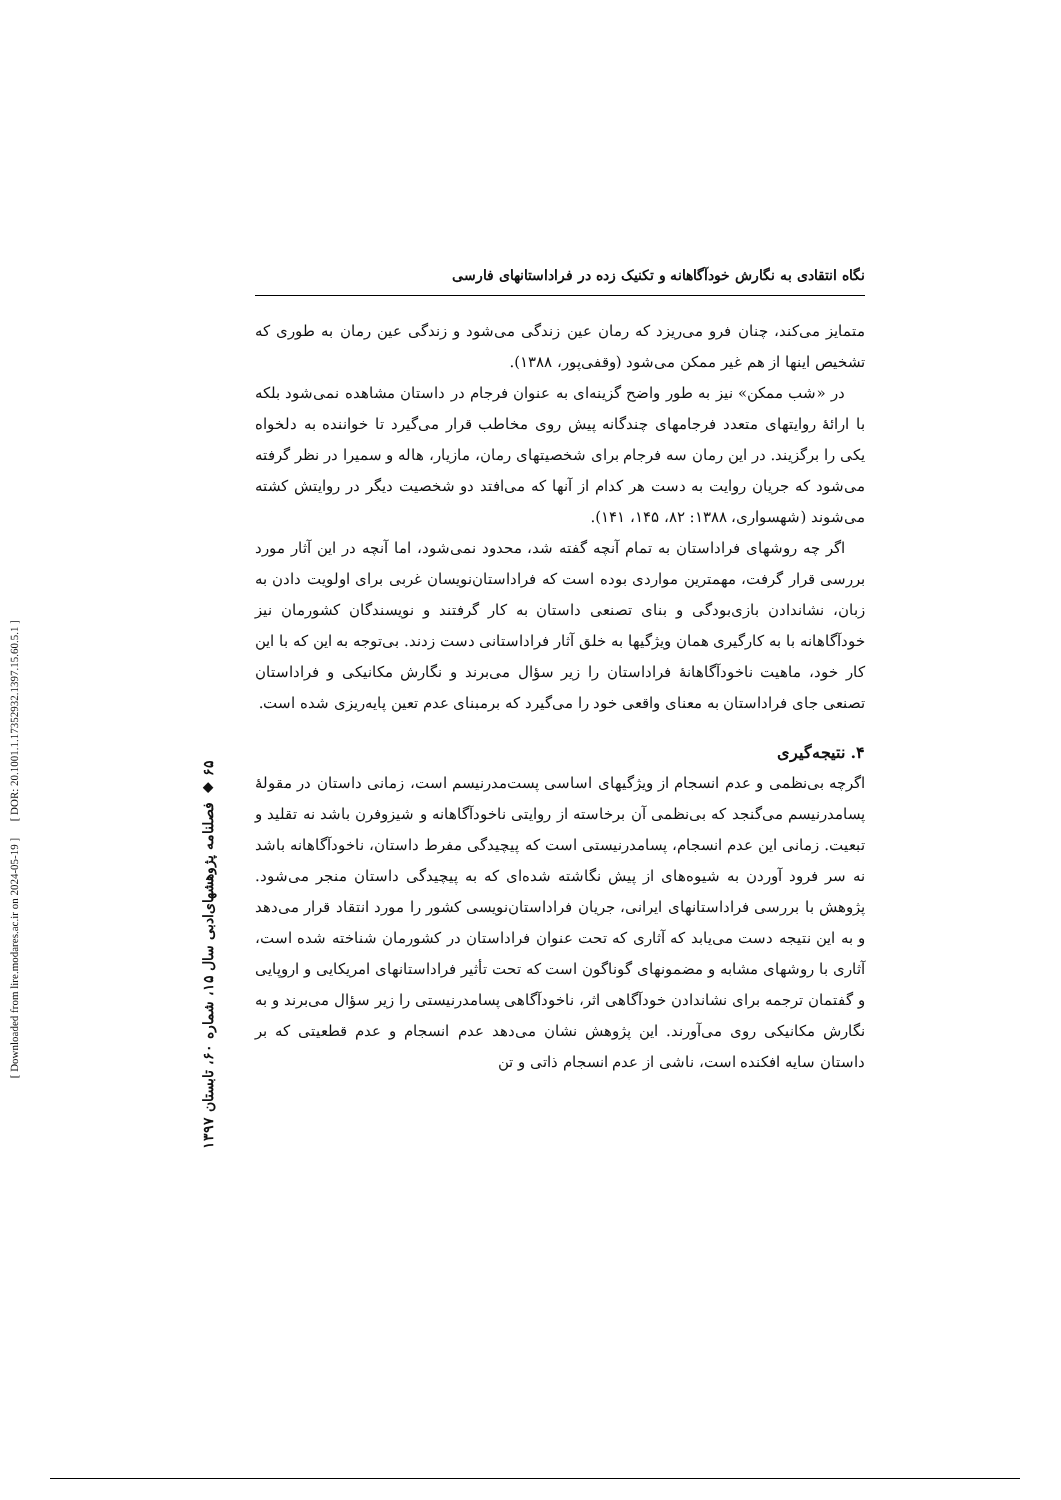[ Downloaded from lire.modares.ac.ir on 2024-05-19 ] [ DOR: 20.1001.1.17352932.1397.15.60.5.1 ]
۶۵ ◆ فصلنامه پژوهشهای‌ادبی سال ۱۵، شماره ۶۰، تابستان ۱۳۹۷
نگاه انتقادی به نگارش خودآگاهانه و تکنیک زده در فراداستانهای فارسی
متمایز می‌کند، چنان فرو می‌ریزد که رمان عین زندگی می‌شود و زندگی عین رمان به طوری که تشخیص اینها از هم غیر ممکن می‌شود (وقفی‌پور، ۱۳۸۸).
در «شب ممکن» نیز به طور واضح گزینه‌ای به عنوان فرجام در داستان مشاهده نمی‌شود بلکه با ارائهٔ روایتهای متعدد فرجامهای چندگانه پیش روی مخاطب قرار می‌گیرد تا خواننده به دلخواه یکی را برگزیند. در این رمان سه فرجام برای شخصیتهای رمان، مازیار، هاله و سمیرا در نظر گرفته می‌شود که جریان روایت به دست هر کدام از آنها که می‌افتد دو شخصیت دیگر در روایتش کشته می‌شوند (شهسواری، ۱۳۸۸: ۸۲، ۱۴۵، ۱۴۱).
اگر چه روشهای فراداستان به تمام آنچه گفته شد، محدود نمی‌شود، اما آنچه در این آثار مورد بررسی قرار گرفت، مهمترین مواردی بوده است که فراداستان‌نویسان غربی برای اولویت دادن به زبان، نشاندادن بازی‌بودگی و بنای تصنعی داستان به کار گرفتند و نویسندگان کشورمان نیز خودآگاهانه با به کارگیری همان ویژگیها به خلق آثار فراداستانی دست زدند. بی‌توجه به این که با این کار خود، ماهیت ناخودآگاهانهٔ فراداستان را زیر سؤال می‌برند و نگارش مکانیکی و فراداستان تصنعی جای فراداستان به معنای واقعی خود را می‌گیرد که برمبنای عدم تعین پایه‌ریزی شده است.
۴. نتیجه‌گیری
اگرچه بی‌نظمی و عدم انسجام از ویژگیهای اساسی پست‌مدرنیسم است، زمانی داستان در مقولهٔ پسامدرنیسم می‌گنجد که بی‌نظمی آن برخاسته از روایتی ناخودآگاهانه و شیزوفرن باشد نه تقلید و تبعیت. زمانی این عدم انسجام، پسامدرنیستی است که پیچیدگی مفرط داستان، ناخودآگاهانه باشد نه سر فرود آوردن به شیوه‌های از پیش نگاشته شده‌ای که به پیچیدگی داستان منجر می‌شود. پژوهش با بررسی فراداستانهای ایرانی، جریان فراداستان‌نویسی کشور را مورد انتقاد قرار می‌دهد و به این نتیجه دست می‌یابد که آثاری که تحت عنوان فراداستان در کشورمان شناخته شده است، آثاری با روشهای مشابه و مضمونهای گوناگون است که تحت تأثیر فراداستانهای امریکایی و اروپایی و گفتمان ترجمه برای نشاندادن خودآگاهی اثر، ناخودآگاهی پسامدرنیستی را زیر سؤال می‌برند و به نگارش مکانیکی روی می‌آورند. این پژوهش نشان می‌دهد عدم انسجام و عدم قطعیتی که بر داستان سایه افکنده است، ناشی از عدم انسجام ذاتی و تن